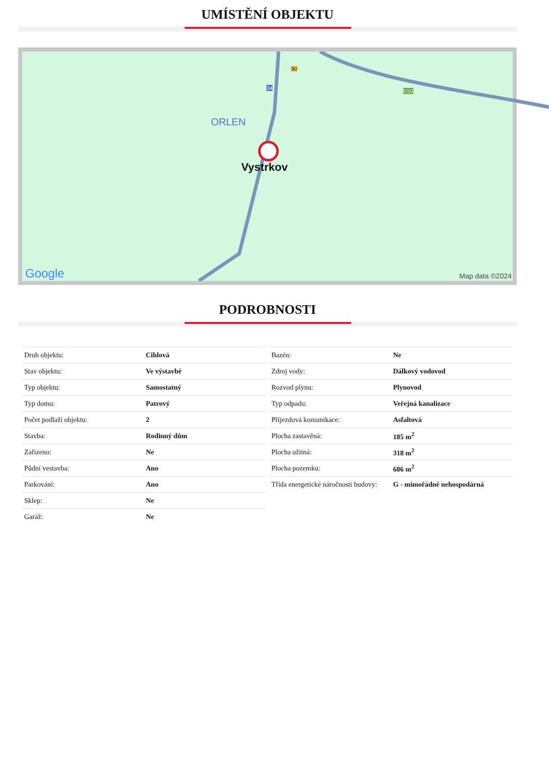UMÍSTĚNÍ OBJEKTU
ORLEN
Vystrkov
90
34 E50
Google
Map data ©2024
PODROBNOSTI
| Druh objektu: | Cihlová |
| Stav objektu: | Ve výstavbě |
| Typ objektu: | Samostatný |
| Typ domu: | Patrový |
| Počet podlaží objektu: | 2 |
| Stavba: | Rodinný dům |
| Zařízeno: | Ne |
| Půdní vestavba: | Ano |
| Parkování: | Ano |
| Sklep: | Ne |
| Garáž: | Ne |
| Bazén: | Ne |
| Zdroj vody: | Dálkový vodovod |
| Rozvod plynu: | Plynovod |
| Typ odpadu: | Veřejná kanalizace |
| Příjezdová komunikace: | Asfaltová |
| Plocha zastavěná: | 185 m<sup>2</sup> |
| Plocha užitná: | 318 m<sup>2</sup> |
| Plocha pozemku: | 686 m<sup>2</sup> |
| Třída energetické náročnosti budovy: | G - mimořádně nehospodárná |